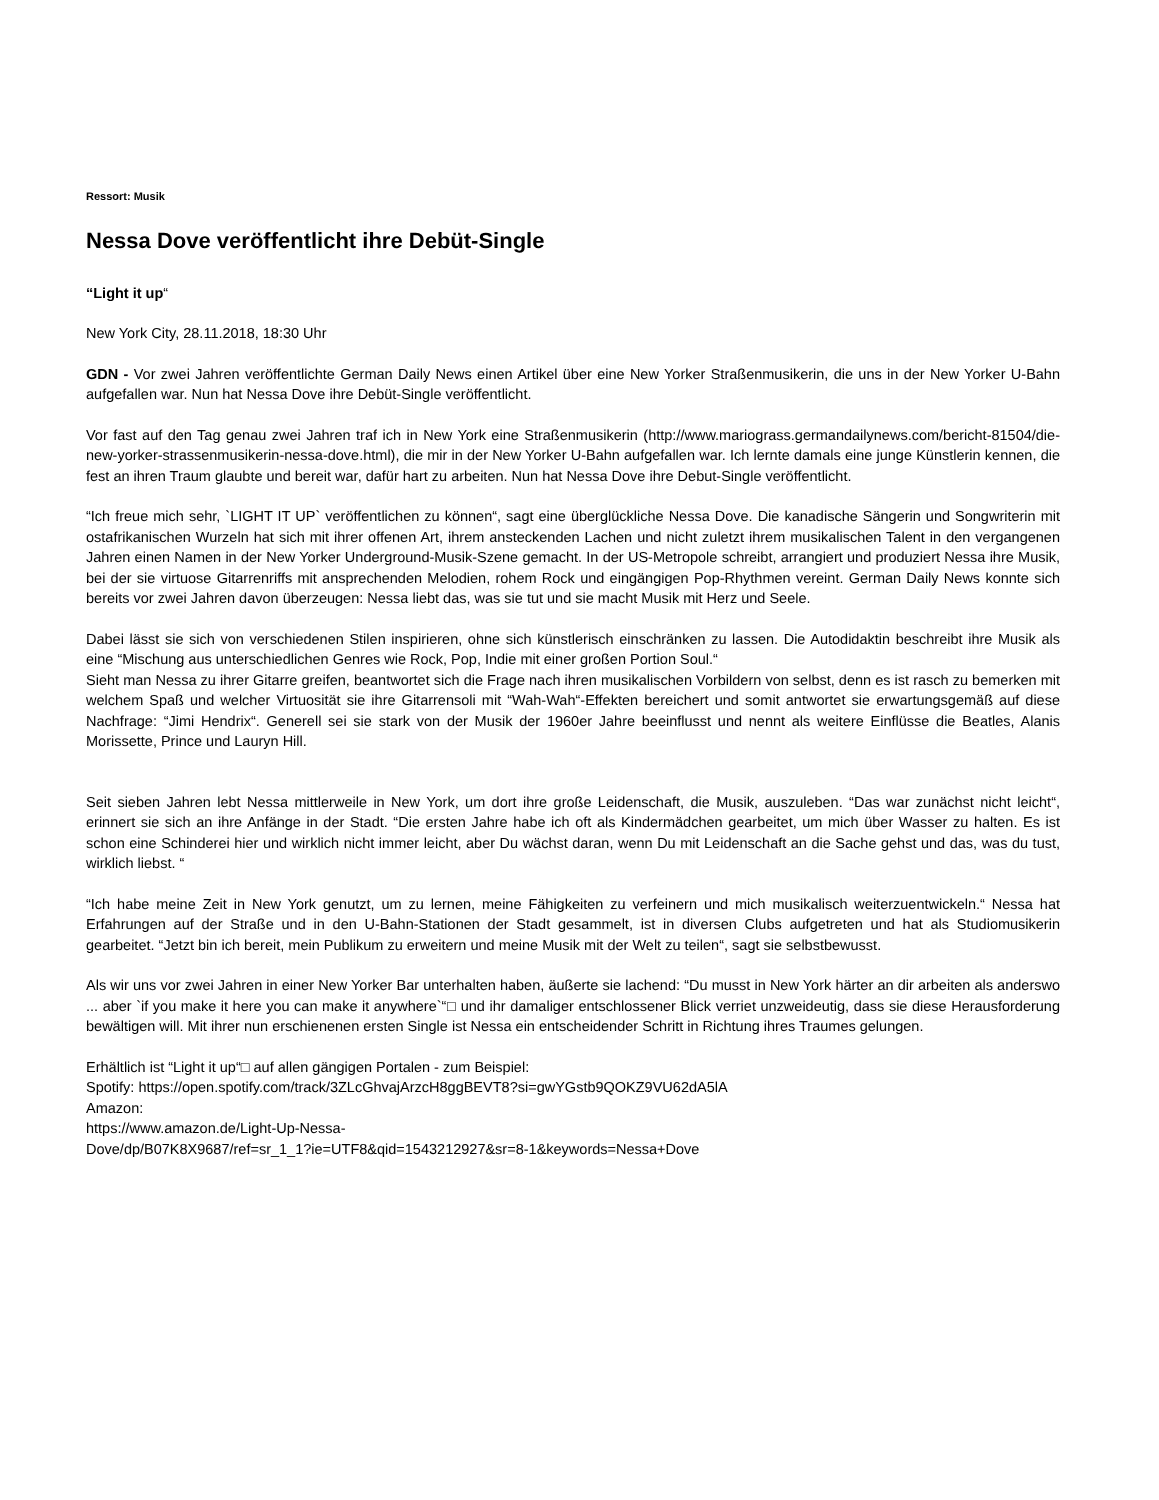Ressort: Musik
Nessa Dove veröffentlicht ihre Debüt-Single
“Light it up“
New York City, 28.11.2018, 18:30 Uhr
GDN - Vor zwei Jahren veröffentlichte German Daily News einen Artikel über eine New Yorker Straßenmusikerin, die uns in der New Yorker U-Bahn aufgefallen war. Nun hat Nessa Dove ihre Debüt-Single veröffentlicht.
Vor fast auf den Tag genau zwei Jahren traf ich in New York eine Straßenmusikerin (http://www.mariograss.germandailynews.com/bericht-81504/die-new-yorker-strassenmusikerin-nessa-dove.html), die mir in der New Yorker U-Bahn aufgefallen war. Ich lernte damals eine junge Künstlerin kennen, die fest an ihren Traum glaubte und bereit war, dafür hart zu arbeiten. Nun hat Nessa Dove ihre Debut-Single veröffentlicht.
“Ich freue mich sehr, `LIGHT IT UP` veröffentlichen zu können“, sagt eine überglückliche Nessa Dove. Die kanadische Sängerin und Songwriterin mit ostafrikanischen Wurzeln hat sich mit ihrer offenen Art, ihrem ansteckenden Lachen und nicht zuletzt ihrem musikalischen Talent in den vergangenen Jahren einen Namen in der New Yorker Underground-Musik-Szene gemacht. In der US-Metropole schreibt, arrangiert und produziert Nessa ihre Musik, bei der sie virtuose Gitarrenriffs mit ansprechenden Melodien, rohem Rock und eingängigen Pop-Rhythmen vereint. German Daily News konnte sich bereits vor zwei Jahren davon überzeugen: Nessa liebt das, was sie tut und sie macht Musik mit Herz und Seele.
Dabei lässt sie sich von verschiedenen Stilen inspirieren, ohne sich künstlerisch einschränken zu lassen. Die Autodidaktin beschreibt ihre Musik als eine “Mischung aus unterschiedlichen Genres wie Rock, Pop, Indie mit einer großen Portion Soul.“
Sieht man Nessa zu ihrer Gitarre greifen, beantwortet sich die Frage nach ihren musikalischen Vorbildern von selbst, denn es ist rasch zu bemerken mit welchem Spaß und welcher Virtuosität sie ihre Gitarrensoli mit “Wah-Wah“-Effekten bereichert und somit antwortet sie erwartungsgemäß auf diese Nachfrage: “Jimi Hendrix“. Generell sei sie stark von der Musik der 1960er Jahre beeinflusst und nennt als weitere Einflüsse die Beatles, Alanis Morissette, Prince und Lauryn Hill.
Seit sieben Jahren lebt Nessa mittlerweile in New York, um dort ihre große Leidenschaft, die Musik, auszuleben. “Das war zunächst nicht leicht“, erinnert sie sich an ihre Anfänge in der Stadt. “Die ersten Jahre habe ich oft als Kindermädchen gearbeitet, um mich über Wasser zu halten. Es ist schon eine Schinderei hier und wirklich nicht immer leicht, aber Du wächst daran, wenn Du mit Leidenschaft an die Sache gehst und das, was du tust, wirklich liebst. “
“Ich habe meine Zeit in New York genutzt, um zu lernen, meine Fähigkeiten zu verfeinern und mich musikalisch weiterzuentwickeln.“ Nessa hat Erfahrungen auf der Straße und in den U-Bahn-Stationen der Stadt gesammelt, ist in diversen Clubs aufgetreten und hat als Studiomusikerin gearbeitet. “Jetzt bin ich bereit, mein Publikum zu erweitern und meine Musik mit der Welt zu teilen“, sagt sie selbstbewusst.
Als wir uns vor zwei Jahren in einer New Yorker Bar unterhalten haben, äußerte sie lachend: “Du musst in New York härter an dir arbeiten als anderswo ... aber `if you make it here you can make it anywhere`“□ und ihr damaliger entschlossener Blick verriet unzweideutig, dass sie diese Herausforderung bewältigen will. Mit ihrer nun erschienenen ersten Single ist Nessa ein entscheidender Schritt in Richtung ihres Traumes gelungen.
Erhältlich ist “Light it up“□ auf allen gängigen Portalen - zum Beispiel:
Spotify: https://open.spotify.com/track/3ZLcGhvajArzcH8ggBEVT8?si=gwYGstb9QOKZ9VU62dA5lA
Amazon:
https://www.amazon.de/Light-Up-Nessa-
Dove/dp/B07K8X9687/ref=sr_1_1?ie=UTF8&qid=1543212927&sr=8-1&keywords=Nessa+Dove